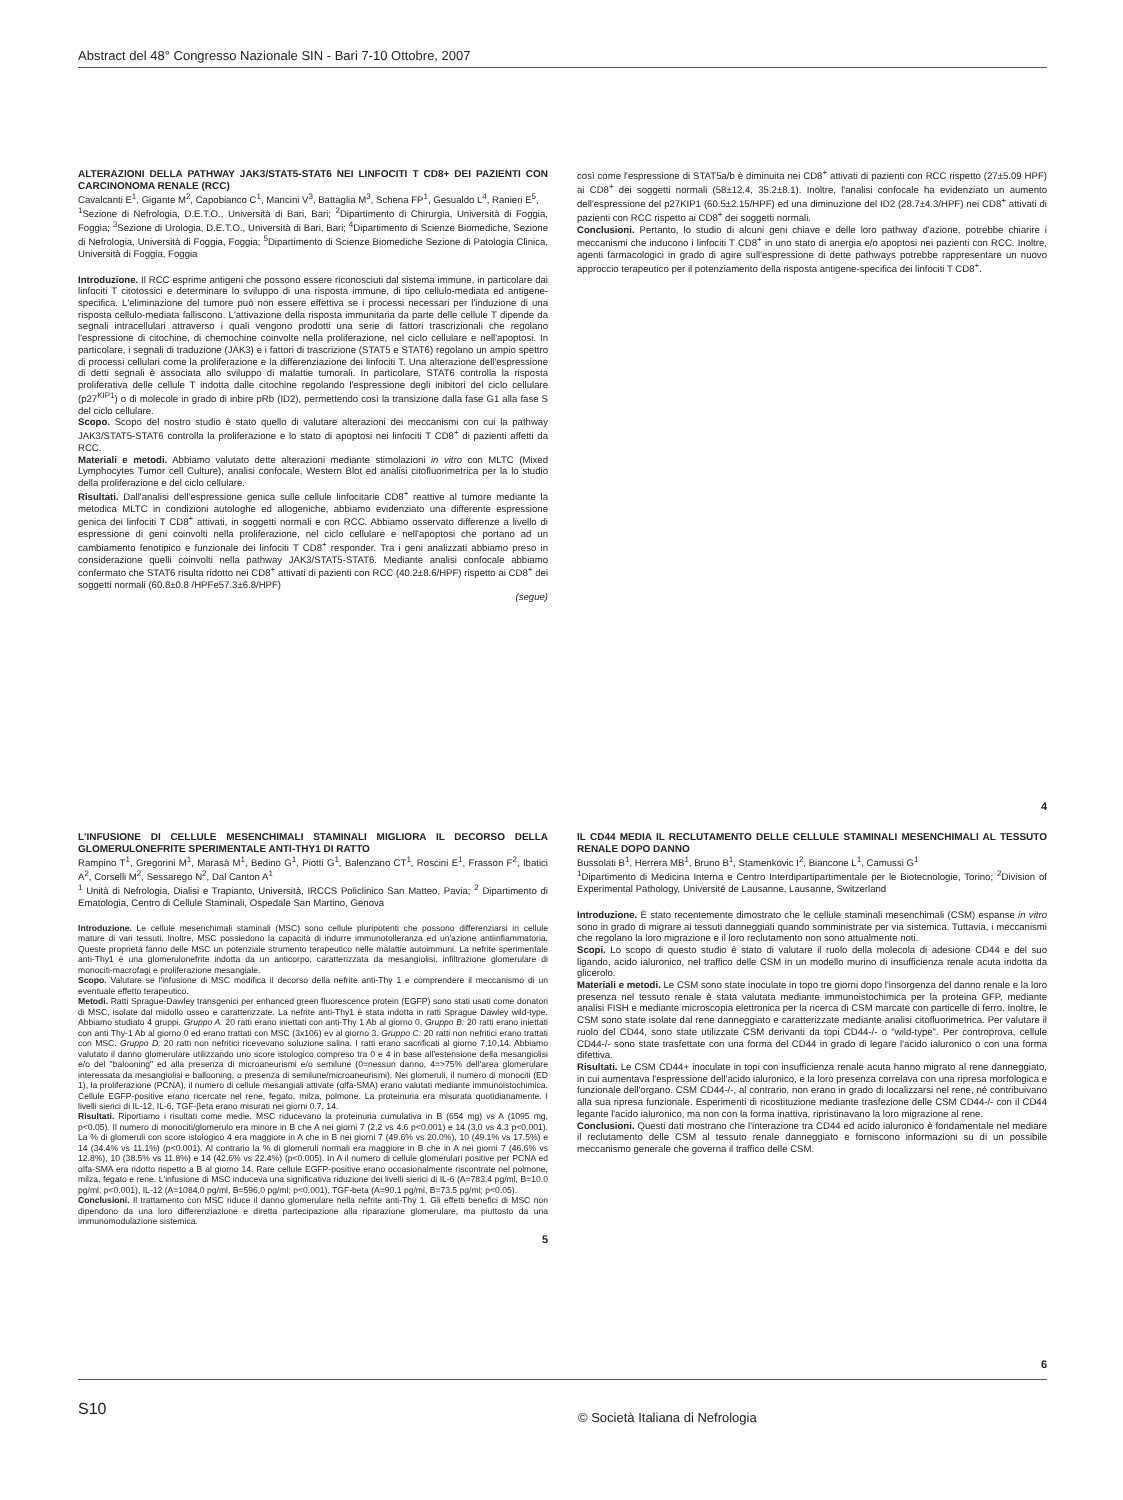Abstract del 48° Congresso Nazionale SIN - Bari 7-10 Ottobre, 2007
ALTERAZIONI DELLA PATHWAY JAK3/STAT5-STAT6 NEI LINFOCITI T CD8+ DEI PAZIENTI CON CARCINONOMA RENALE (RCC)
Cavalcanti E<sup>1</sup>, Gigante M<sup>2</sup>, Capobianco C<sup>1</sup>, Mancini V<sup>3</sup>, Battaglia M<sup>3</sup>, Schena FP<sup>1</sup>, Gesualdo L<sup>4</sup>, Ranieri E<sup>5</sup>,
<sup>1</sup> Sezione di Nefrologia, D.E.T.O., Università di Bari, Bari; <sup>2</sup>Dipartimento di Chirurgia, Università di Foggia, Foggia; <sup>3</sup>Sezione di Urologia, D.E.T.O., Università di Bari, Bari; <sup>4</sup>Dipartimento di Scienze Biomediche, Sezione di Nefrologia, Università di Foggia, Foggia; <sup>5</sup>Dipartimento di Scienze Biomediche Sezione di Patologia Clinica, Università di Foggia, Foggia
Introduzione. Il RCC esprime antigeni che possono essere riconosciuti dal sistema immune, in particolare dai linfociti T citotossici e determinare lo sviluppo di una risposta immune, di tipo cellulo-mediata ed antigene-specifica. L'eliminazione del tumore può non essere effettiva se i processi necessari per l'induzione di una risposta cellulo-mediata falliscono. L'attivazione della risposta immunitaria da parte delle cellule T dipende da segnali intracellulari attraverso i quali vengono prodotti una serie di fattori trascrizionali che regolano l'espressione di citochine, di chemochine coinvolte nella proliferazione, nel ciclo cellulare e nell'apoptosi. In particolare, i segnali di traduzione (JAK3) e i fattori di trascrizione (STAT5 e STAT6) regolano un ampio spettro di processi cellulari come la proliferazione e la differenziazione dei linfociti T. Una alterazione dell'espressione di detti segnali è associata allo sviluppo di malattie tumorali. In particolare, STAT6 controlla la risposta proliferativa delle cellule T indotta dalle citochine regolando l'espressione degli inibitori del ciclo cellulare (p27<sup>KIP1</sup>) o di molecole in grado di inbire pRb (ID2), permettendo così la transizione dalla fase G1 alla fase S del ciclo cellulare.
Scopo. Scopo del nostro studio è stato quello di valutare alterazioni dei meccanismi con cui la pathway JAK3/STAT5-STAT6 controlla la proliferazione e lo stato di apoptosi nei linfociti T CD8<sup>+</sup> di pazienti affetti da RCC.
Materiali e metodi. Abbiamo valutato dette alterazioni mediante stimolazioni in vitro con MLTC (Mixed Lymphocytes Tumor cell Culture), analisi confocale, Western Blot ed analisi citofluorimetrica per la lo studio della proliferazione e del ciclo cellulare.
Risultati. Dall'analisi dell'espressione genica sulle cellule linfocitarie CD8<sup>+</sup> reattive al tumore mediante la metodica MLTC in condizioni autologhe ed allogeniche, abbiamo evidenziato una differente espressione genica dei linfociti T CD8<sup>+</sup> attivati, in soggetti normali e con RCC. Abbiamo osservato differenze a livello di espressione di geni coinvolti nella proliferazione, nel ciclo cellulare e nell'apoptosi che portano ad un cambiamento fenotipico e funzionale dei linfociti T CD8<sup>+</sup> responder. Tra i geni analizzati abbiamo preso in considerazione quelli coinvolti nella pathway JAK3/STAT5-STAT6. Mediante analisi confocale abbiamo confermato che STAT6 risulta ridotto nei CD8<sup>+</sup> attivati di pazienti con RCC (40.2±8.6/HPF) rispetto ai CD8<sup>+</sup> dei soggetti normali (60.8±0.8 /HPFe57.3±6.8/HPF)
(segue)
così come l'espressione di STAT5a/b è diminuita nei CD8<sup>+</sup> attivati di pazienti con RCC rispetto (27±5.09 HPF) ai CD8<sup>+</sup> dei soggetti normali (58±12.4, 35.2±8.1). Inoltre, l'analisi confocale ha evidenziato un aumento dell'espressione del p27KIP1 (60.5±2.15/HPF) ed una diminuzione del ID2 (28.7±4.3/HPF) nei CD8<sup>+</sup> attivati di pazienti con RCC rispetto ai CD8<sup>+</sup> dei soggetti normali.
Conclusioni. Pertanto, lo studio di alcuni geni chiave e delle loro pathway d'azione, potrebbe chiarire i meccanismi che inducono i linfociti T CD8<sup>+</sup> in uno stato di anergia e/o apoptosi nei pazienti con RCC. Inoltre, agenti farmacologici in grado di agire sull'espressione di dette pathways potrebbe rappresentare un nuovo approccio terapeutico per il potenziamento della risposta antigene-specifica dei linfociti T CD8<sup>+</sup>.
4
L'INFUSIONE DI CELLULE MESENCHIMALI STAMINALI MIGLIORA IL DECORSO DELLA GLOMERULONEFRITE SPERIMENTALE ANTI-THY1 DI RATTO
Rampino T<sup>1</sup>, Gregorini M<sup>1</sup>, Marasà M<sup>1</sup>, Bedino G<sup>1</sup>, Piotti G<sup>1</sup>, Balenzano CT<sup>1</sup>, Roscini E<sup>1</sup>, Frasson F<sup>2</sup>, Ibatici A<sup>2</sup>, Corselli M<sup>2</sup>, Sessarego N<sup>2</sup>, Dal Canton A<sup>1</sup>
<sup>1</sup> Unità di Nefrologia, Dialisi e Trapianto, Università, IRCCS Policlinico San Matteo, Pavia; <sup>2</sup> Dipartimento di Ematologia, Centro di Cellule Staminali, Ospedale San Martino, Genova
Introduzione. Le cellule mesenchimali staminali (MSC) sono cellule pluripotenti che possono differenziarsi in cellule mature di vari tessuti. Inoltre, MSC possiedono la capacità di indurre immunotolleranza ed un'azione antiinfiammatoria. Queste proprietà fanno delle MSC un potenziale strumento terapeutico nelle malattie autoimmuni. La nefrite sperimentale anti-Thy1 è una glomerulonefrite indotta da un anticorpo, caratterizzata da mesangiolisi, infiltrazione glomerulare di monociti-macrofagi e proliferazione mesangiale.
Scopo. Valutare se l'infusione di MSC modifica il decorso della nefrite anti-Thy 1 e comprendere il meccanismo di un eventuale effetto terapeutico.
Metodi. Ratti Sprague-Dawley transgenici per enhanced green fluorescence protein (EGFP) sono stati usati come donatori di MSC, isolate dal midollo osseo e caratterizzate. La nefrite anti-Thy1 è stata indotta in ratti Sprague Dawley wild-type. Abbiamo studiato 4 gruppi. Gruppo A: 20 ratti erano iniettati con anti-Thy 1 Ab al giorno 0. Gruppo B: 20 ratti erano iniettati con anti Thy-1 Ab al giorno 0 ed erano trattati con MSC (3x106) ev al giorno 3. Gruppo C: 20 ratti non nefritici erano trattati con MSC. Gruppo D: 20 ratti non nefritici ricevevano soluzione salina. I ratti erano sacrificati al giorno 7,10,14. Abbiamo valutato il danno glomerulare utilizzando uno score istologico compreso tra 0 e 4 in base all'estensione della mesangiolisi e/o del "balooning" ed alla presenza di microaneurismi e/o semilune (0=nessun danno, 4=>75% dell'area glomerulare interessata da mesangiolisi e ballooning, o presenza di semilune/microaneurismi). Nei glomeruli, il numero di monociti (ED 1), la proliferazione (PCNA), il numero di cellule mesangiali attivate (αlfa-SMA) erano valutati mediante immunoistochimica. Cellule EGFP-positive erano ricercate nel rene, fegato, milza, polmone. La proteinuria era misurata quotidianamente. I livelli sierici di IL-12, IL-6, TGF-βeta erano misurati nei giorni 0.7, 14.
Risultati. Riportiamo i risultati come medie. MSC riducevano la proteinuria cumulativa in B (654 mg) vs A (1095 mg, p<0.05). Il numero di monociti/glomerulo era minore in B che A nei giorni 7 (2.2 vs 4.6 p<0.001) e 14 (3.0 vs 4.3 p<0.001). La % di glomeruli con score istologico 4 era maggiore in A che in B nei giorni 7 (49.6% vs 20.0%), 10 (49.1% vs 17.5%) e 14 (34.4% vs 11.1%) (p<0.001). Al contrario la % di glomeruli normali era maggiore in B che in A nei giorni 7 (46.6% vs 12.8%), 10 (38.5% vs 11.8%) e 14 (42.6% vs 22.4%) (p<0.005). In A il numero di cellule glomerulari positive per PCNA ed αlfa-SMA era ridotto rispetto a B al giorno 14. Rare cellule EGFP-positive erano occasionalmente riscontrate nel polmone, milza, fegato e rene. L'infusione di MSC induceva una significativa riduzione dei livelli sierici di IL-6 (A=783.4 pg/ml, B=10.0 pg/ml; p<0.001), IL-12 (A=1084,0 pg/ml, B=596,0 pg/ml; p<0.001), TGF-beta (A=90.1 pg/ml, B=73.5 pg/ml; p<0.05).
Conclusioni. Il trattamento con MSC riduce il danno glomerulare nella nefrite anti-Thy 1. Gli effetti benefici di MSC non dipendono da una loro differenziazione e diretta partecipazione alla riparazione glomerulare, ma piuttosto da una immunomodulazione sistemica.
5
IL CD44 MEDIA IL RECLUTAMENTO DELLE CELLULE STAMINALI MESENCHIMALI AL TESSUTO RENALE DOPO DANNO
Bussolati B<sup>1</sup>, Herrera MB<sup>1</sup>, Bruno B<sup>1</sup>, Stamenkovic I<sup>2</sup>, Biancone L<sup>1</sup>, Camussi G<sup>1</sup>
<sup>1</sup> Dipartimento di Medicina Interna e Centro Interdipartipartimentale per le Biotecnologie, Torino; <sup>2</sup>Division of Experimental Pathology, Université de Lausanne, Lausanne, Switzerland
Introduzione. È stato recentemente dimostrato che le cellule staminali mesenchimali (CSM) espanse in vitro sono in grado di migrare ai tessuti danneggiati quando somministrate per via sistemica. Tuttavia, i meccanismi che regolano la loro migrazione e il loro reclutamento non sono attualmente noti.
Scopi. Lo scopo di questo studio è stato di valutare il ruolo della molecola di adesione CD44 e del suo ligando, acido ialuronico, nel traffico delle CSM in un modello murino di insufficienza renale acuta indotta da glicerolo.
Materiali e metodi. Le CSM sono state inoculate in topo tre giorni dopo l'insorgenza del danno renale e la loro presenza nel tessuto renale è stata valutata mediante immunoistochimica per la proteina GFP, mediante analisi FISH e mediante microscopia elettronica per la ricerca di CSM marcate con particelle di ferro. Inoltre, le CSM sono state isolate dal rene danneggiato e caratterizzate mediante analisi citofluorimetrica. Per valutare il ruolo del CD44, sono state utilizzate CSM derivanti da topi CD44-/- o "wild-type". Per controprova, cellule CD44-/- sono state trasfettate con una forma del CD44 in grado di legare l'acido ialuronico o con una forma difettiva.
Risultati. Le CSM CD44+ inoculate in topi con insufficienza renale acuta hanno migrato al rene danneggiato, in cui aumentava l'espressione dell'acido ialuronico, e la loro presenza correlava con una ripresa morfologica e funzionale dell'organo. CSM CD44-/-, al contrario, non erano in grado di localizzarsi nel rene, né contribuivano alla sua ripresa funzionale. Esperimenti di ricostituzione mediante trasfezione delle CSM CD44-/- con il CD44 legante l'acido ialuronico, ma non con la forma inattiva, ripristinavano la loro migrazione al rene.
Conclusioni. Questi dati mostrano che l'interazione tra CD44 ed acido ialuronico è fondamentale nel mediare il reclutamento delle CSM al tessuto renale danneggiato e forniscono informazioni su di un possibile meccanismo generale che governa il traffico delle CSM.
6
S10
© Società Italiana di Nefrologia